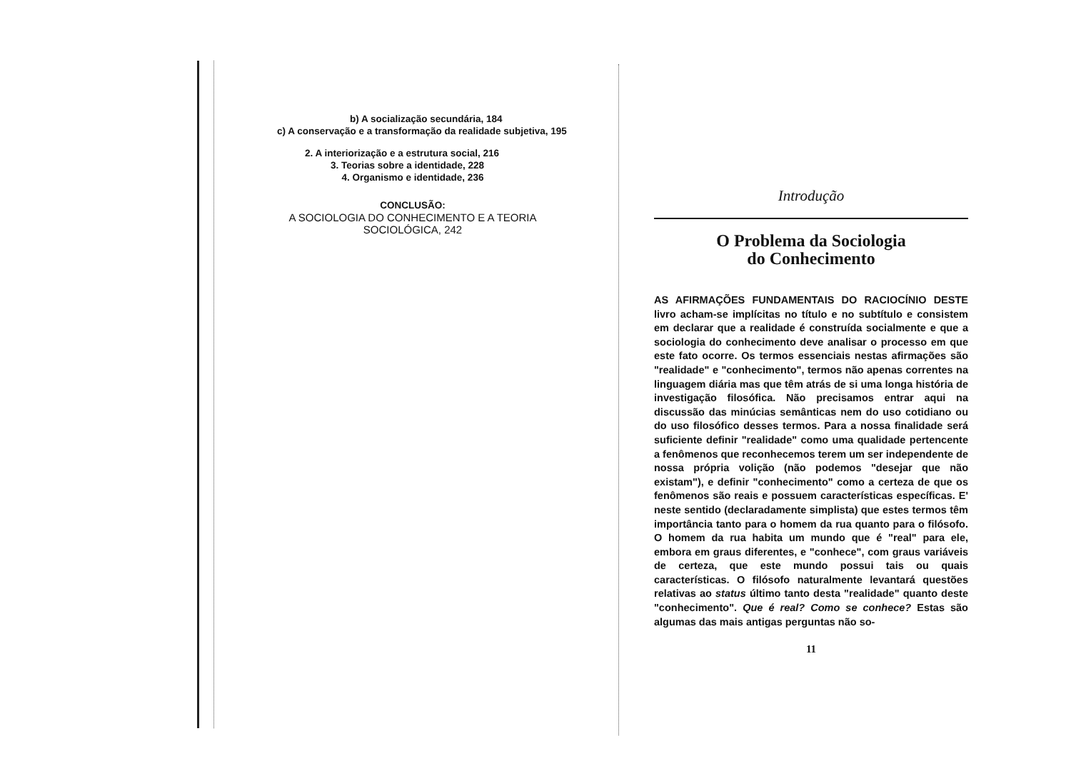b) A socialização secundária, 184
c) A conservação e a transformação da realidade subjetiva, 195
2. A interiorização e a estrutura social, 216
3. Teorias sobre a identidade, 228
4. Organismo e identidade, 236
CONCLUSÃO:
A SOCIOLOGIA DO CONHECIMENTO E A TEORIA
SOCIOLÓGICA, 242
Introdução
O Problema da Sociologia
do Conhecimento
AS AFIRMAÇÕES FUNDAMENTAIS DO RACIOCÍNIO DESTE livro acham-se implícitas no título e no subtítulo e consistem em declarar que a realidade é construída socialmente e que a sociologia do conhecimento deve analisar o processo em que este fato ocorre. Os termos essenciais nestas afirmações são "realidade" e "conhecimento", termos não apenas correntes na linguagem diária mas que têm atrás de si uma longa história de investigação filosófica. Não precisamos entrar aqui na discussão das minúcias semânticas nem do uso cotidiano ou do uso filosófico desses termos. Para a nossa finalidade será suficiente definir "realidade" como uma qualidade pertencente a fenômenos que reconhecemos terem um ser independente de nossa própria volição (não podemos "desejar que não existam"), e definir "conhecimento" como a certeza de que os fenômenos são reais e possuem características específicas. E' neste sentido (declaradamente simplista) que estes termos têm importância tanto para o homem da rua quanto para o filósofo. O homem da rua habita um mundo que é "real" para ele, embora em graus diferentes, e "conhece", com graus variáveis de certeza, que este mundo possui tais ou quais características. O filósofo naturalmente levantará questões relativas ao status último tanto desta "realidade" quanto deste "conhecimento". Que é real? Como se conhece? Estas são algumas das mais antigas perguntas não so-
11